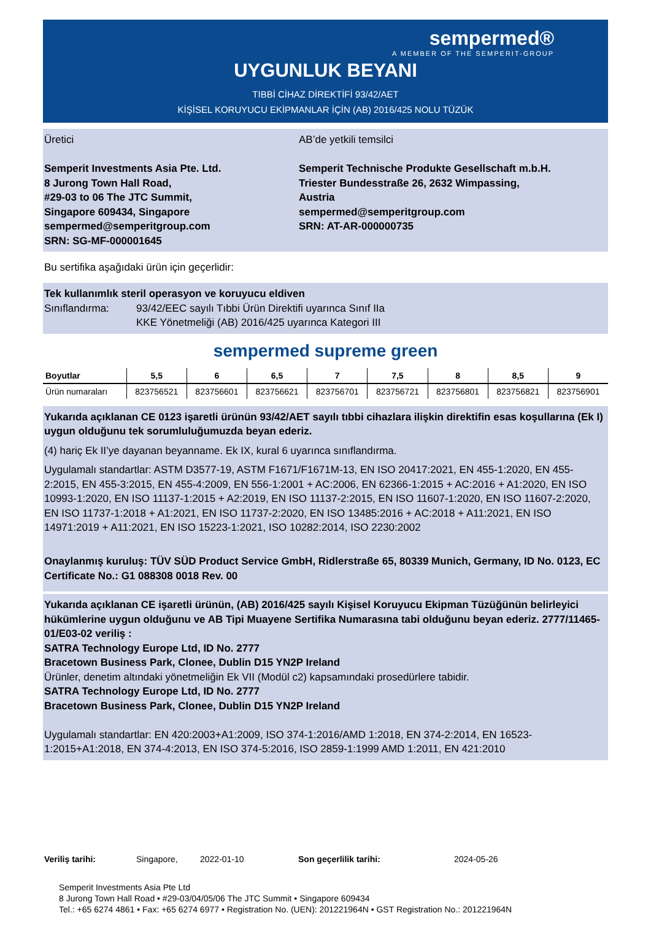sempermed®
A MEMBER OF THE SEMPERIT-GROUP
UYGUNLUK BEYANI
TIBBİ CİHAZ DİREKTİFİ 93/42/AET
KİŞİSEL KORUYUCU EKİPMANLAR İÇİN (AB) 2016/425 NOLU TÜZÜK
Üretici
Semperit Investments Asia Pte. Ltd.
8 Jurong Town Hall Road,
#29-03 to 06 The JTC Summit,
Singapore 609434, Singapore
sempermed@semperitgroup.com
SRN: SG-MF-000001645
AB’de yetkili temsilci
Semperit Technische Produkte Gesellschaft m.b.H.
Triester Bundesstraße 26, 2632 Wimpassing, Austria
sempermed@semperitgroup.com
SRN: AT-AR-000000735
Bu sertifika aşağıdaki ürün için geçerlidir:
Tek kullanımlık steril operasyon ve koruyucu eldiven
Sınıflandırma: 93/42/EEC sayılı Tıbbi Ürün Direktifi uyarınca Sınıf IIa
KKE Yönetmeliği (AB) 2016/425 uyarınca Kategori III
sempermed supreme green
| Boyutlar | 5,5 | 6 | 6,5 | 7 | 7,5 | 8 | 8,5 | 9 |
| --- | --- | --- | --- | --- | --- | --- | --- | --- |
| Ürün numaraları | 823756521 | 823756601 | 823756621 | 823756701 | 823756721 | 823756801 | 823756821 | 823756901 |
Yukarıda açıklanan CE 0123 işaretli ürünün 93/42/AET sayılı tıbbi cihazlara ilişkin direktifin esas koşullarına (Ek I) uygun olduğunu tek sorumluluğumuzda beyan ederiz.
(4) hariç Ek II’ye dayanan beyanname. Ek IX, kural 6 uyarınca sınıflandırma.
Uygulamalı standartlar: ASTM D3577-19, ASTM F1671/F1671M-13, EN ISO 20417:2021, EN 455-1:2020, EN 455-2:2015, EN 455-3:2015, EN 455-4:2009, EN 556-1:2001 + AC:2006, EN 62366-1:2015 + AC:2016 + A1:2020, EN ISO 10993-1:2020, EN ISO 11137-1:2015 + A2:2019, EN ISO 11137-2:2015, EN ISO 11607-1:2020, EN ISO 11607-2:2020, EN ISO 11737-1:2018 + A1:2021, EN ISO 11737-2:2020, EN ISO 13485:2016 + AC:2018 + A11:2021, EN ISO 14971:2019 + A11:2021, EN ISO 15223-1:2021, ISO 10282:2014, ISO 2230:2002
Onaylanmış kuruluş: TÜV SÜD Product Service GmbH, Ridlerstraße 65, 80339 Munich, Germany, ID No. 0123, EC Certificate No.: G1 088308 0018 Rev. 00
Yukarıda açıklanan CE işaretli ürünün, (AB) 2016/425 sayılı Kişisel Koruyucu Ekipman Tüzüğünün belirleyici hükümlerine uygun olduğunu ve AB Tipi Muayene Sertifika Numarasına tabi olduğunu beyan ederiz. 2777/11465-01/E03-02 veriliş :
SATRA Technology Europe Ltd, ID No. 2777
Bracetown Business Park, Clonee, Dublin D15 YN2P Ireland
Ürünler, denetim altındaki yönetmeliğin Ek VII (Modül c2) kapsamındaki prosedürlere tabidir.
SATRA Technology Europe Ltd, ID No. 2777
Bracetown Business Park, Clonee, Dublin D15 YN2P Ireland
Uygulamalı standartlar: EN 420:2003+A1:2009, ISO 374-1:2016/AMD 1:2018, EN 374-2:2014, EN 16523-1:2015+A1:2018, EN 374-4:2013, EN ISO 374-5:2016, ISO 2859-1:1999 AMD 1:2011, EN 421:2010
Veriliş tarihi: Singapore, 2022-01-10 Son geçerlilik tarihi: 2024-05-26
Semperit Investments Asia Pte Ltd
8 Jurong Town Hall Road • #29-03/04/05/06 The JTC Summit • Singapore 609434
Tel.: +65 6274 4861 • Fax: +65 6274 6977 • Registration No. (UEN): 201221964N • GST Registration No.: 201221964N